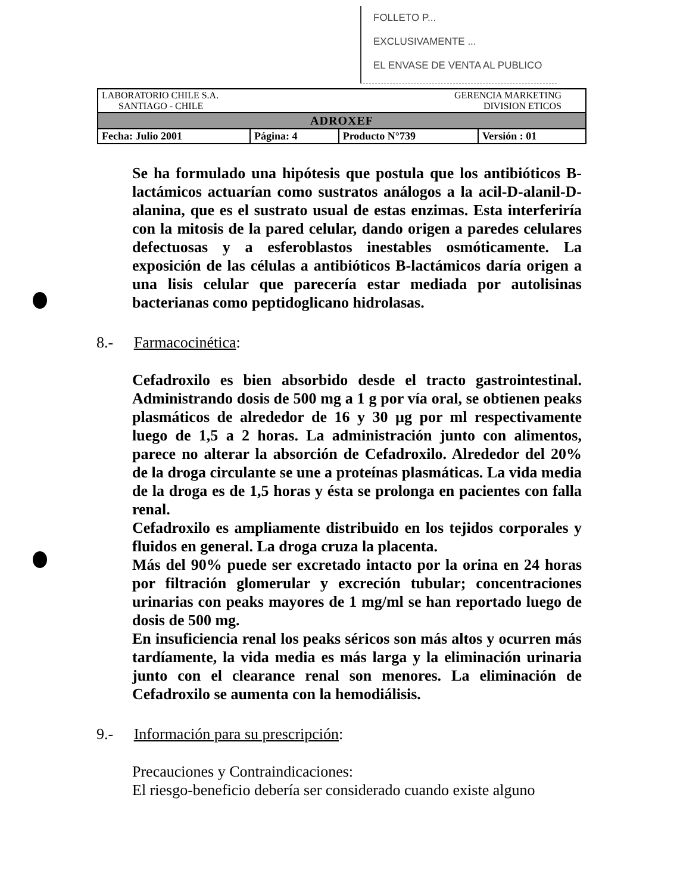FOLLETO P...
EXCLUSIVAMENTE ...
EL ENVASE DE VENTA AL PUBLICO
| LABORATORIO CHILE S.A. SANTIAGO - CHILE | | GERENCIA MARKETING DIVISION ETICOS | |
| ADROXEF | | | |
| Fecha: Julio 2001 | Página: 4 | Producto N°739 | Versión : 01 |
Se ha formulado una hipótesis que postula que los antibióticos B-lactámicos actuarían como sustratos análogos a la acil-D-alanil-D-alanina, que es el sustrato usual de estas enzimas. Esta interferiría con la mitosis de la pared celular, dando origen a paredes celulares defectuosas y a esferoblastos inestables osmóticamente. La exposición de las células a antibióticos B-lactámicos daría origen a una lisis celular que parecería estar mediada por autolisinas bacterianas como peptidoglicano hidrolasas.
8.- Farmacocinética:
Cefadroxilo es bien absorbido desde el tracto gastrointestinal. Administrando dosis de 500 mg a 1 g por vía oral, se obtienen peaks plasmáticos de alrededor de 16 y 30 µg por ml respectivamente luego de 1,5 a 2 horas. La administración junto con alimentos, parece no alterar la absorción de Cefadroxilo. Alrededor del 20% de la droga circulante se une a proteínas plasmáticas. La vida media de la droga es de 1,5 horas y ésta se prolonga en pacientes con falla renal.
Cefadroxilo es ampliamente distribuido en los tejidos corporales y fluidos en general. La droga cruza la placenta.
Más del 90% puede ser excretado intacto por la orina en 24 horas por filtración glomerular y excreción tubular; concentraciones urinarias con peaks mayores de 1 mg/ml se han reportado luego de dosis de 500 mg.
En insuficiencia renal los peaks séricos son más altos y ocurren más tardíamente, la vida media es más larga y la eliminación urinaria junto con el clearance renal son menores. La eliminación de Cefadroxilo se aumenta con la hemodiálisis.
9.- Información para su prescripción:
Precauciones y Contraindicaciones:
El riesgo-beneficio debería ser considerado cuando existe alguno